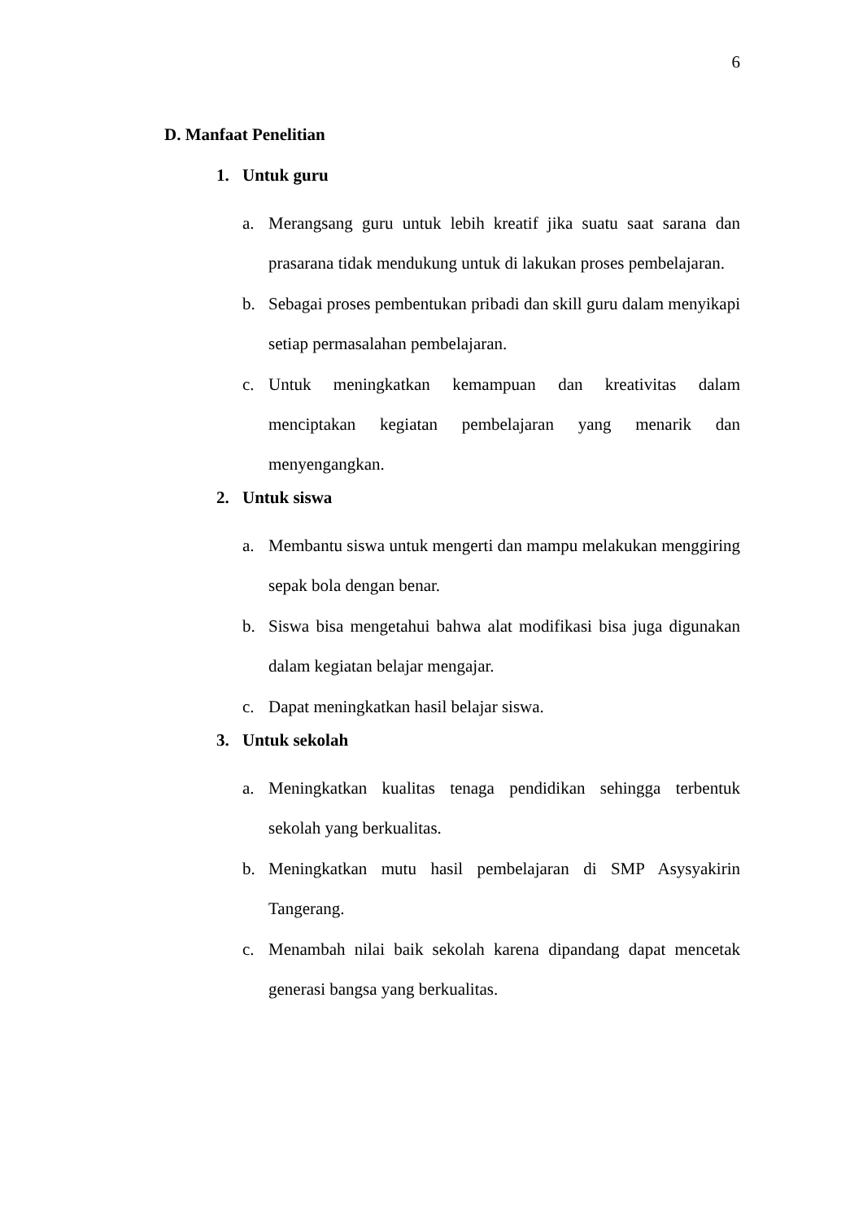6
D. Manfaat Penelitian
1. Untuk guru
a. Merangsang guru untuk lebih kreatif jika suatu saat sarana dan prasarana tidak mendukung untuk di lakukan proses pembelajaran.
b. Sebagai proses pembentukan pribadi dan skill guru dalam menyikapi setiap permasalahan pembelajaran.
c. Untuk meningkatkan kemampuan dan kreativitas dalam menciptakan kegiatan pembelajaran yang menarik dan menyengangkan.
2. Untuk siswa
a. Membantu siswa untuk mengerti dan mampu melakukan menggiring sepak bola dengan benar.
b. Siswa bisa mengetahui bahwa alat modifikasi bisa juga digunakan dalam kegiatan belajar mengajar.
c. Dapat meningkatkan hasil belajar siswa.
3. Untuk sekolah
a. Meningkatkan kualitas tenaga pendidikan sehingga terbentuk sekolah yang berkualitas.
b. Meningkatkan mutu hasil pembelajaran di SMP Asysyakirin Tangerang.
c. Menambah nilai baik sekolah karena dipandang dapat mencetak generasi bangsa yang berkualitas.